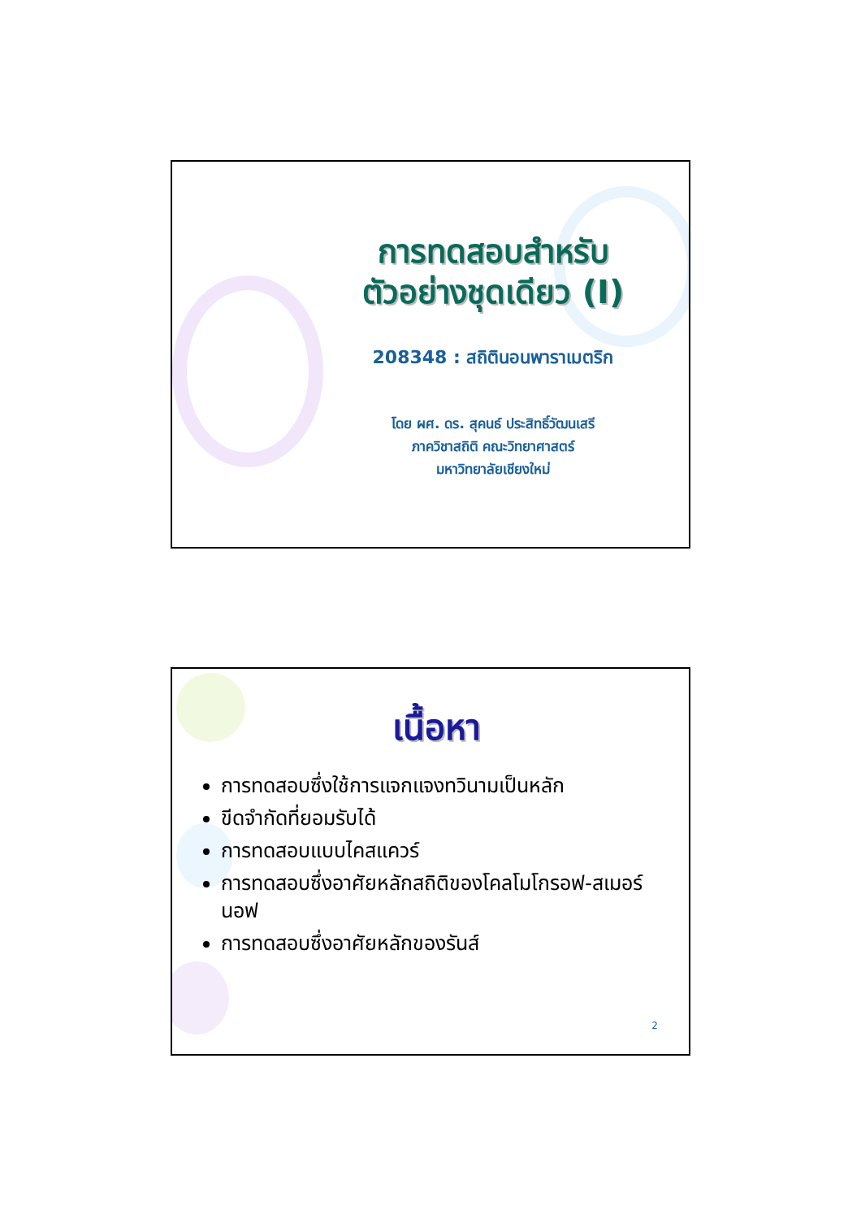การทดสอบสำหรับ
ตัวอย่างชุดเดียว (I)
208348 : สถิตินอนพาราเมตริก
โดย ผศ. ดร. สุคนธ์ ประสิทธิ์วัฒนเสรี
ภาควิชาสถิติ คณะวิทยาศาสตร์
มหาวิทยาลัยเชียงใหม่
เนื้อหา
การทดสอบซึ่งใช้การแจกแจงทวินามเป็นหลัก
ขีดจำกัดที่ยอมรับได้
การทดสอบแบบไคสแควร์
การทดสอบซึ่งอาศัยหลักสถิติของโคลโมโกรอฟ-สเมอร์นอฟ
การทดสอบซึ่งอาศัยหลักของรันส์
2